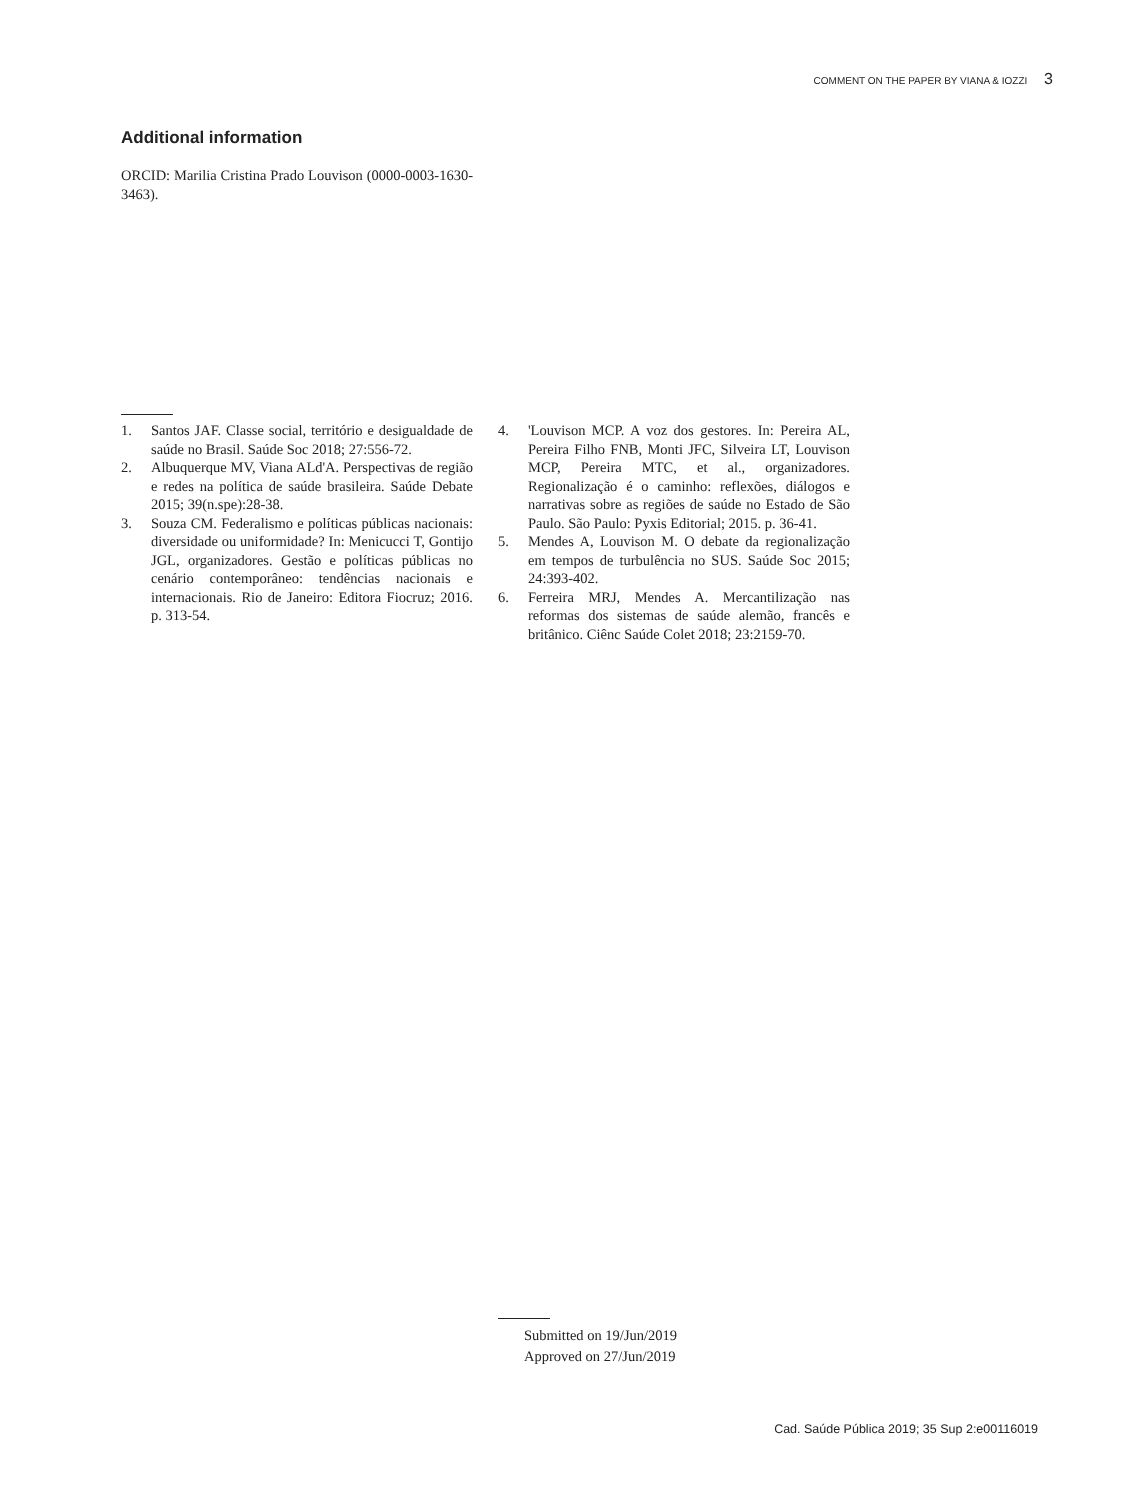COMMENT ON THE PAPER BY VIANA & IOZZI 3
Additional information
ORCID: Marilia Cristina Prado Louvison (0000-0003-1630-3463).
1. Santos JAF. Classe social, território e desigualdade de saúde no Brasil. Saúde Soc 2018; 27:556-72.
2. Albuquerque MV, Viana ALd'A. Perspectivas de região e redes na política de saúde brasileira. Saúde Debate 2015; 39(n.spe):28-38.
3. Souza CM. Federalismo e políticas públicas nacionais: diversidade ou uniformidade? In: Menicucci T, Gontijo JGL, organizadores. Gestão e políticas públicas no cenário contemporâneo: tendências nacionais e internacionais. Rio de Janeiro: Editora Fiocruz; 2016. p. 313-54.
4. 'Louvison MCP. A voz dos gestores. In: Pereira AL, Pereira Filho FNB, Monti JFC, Silveira LT, Louvison MCP, Pereira MTC, et al., organizadores. Regionalização é o caminho: reflexões, diálogos e narrativas sobre as regiões de saúde no Estado de São Paulo. São Paulo: Pyxis Editorial; 2015. p. 36-41.
5. Mendes A, Louvison M. O debate da regionalização em tempos de turbulência no SUS. Saúde Soc 2015; 24:393-402.
6. Ferreira MRJ, Mendes A. Mercantilização nas reformas dos sistemas de saúde alemão, francês e britânico. Ciênc Saúde Colet 2018; 23:2159-70.
Submitted on 19/Jun/2019
Approved on 27/Jun/2019
Cad. Saúde Pública 2019; 35 Sup 2:e00116019